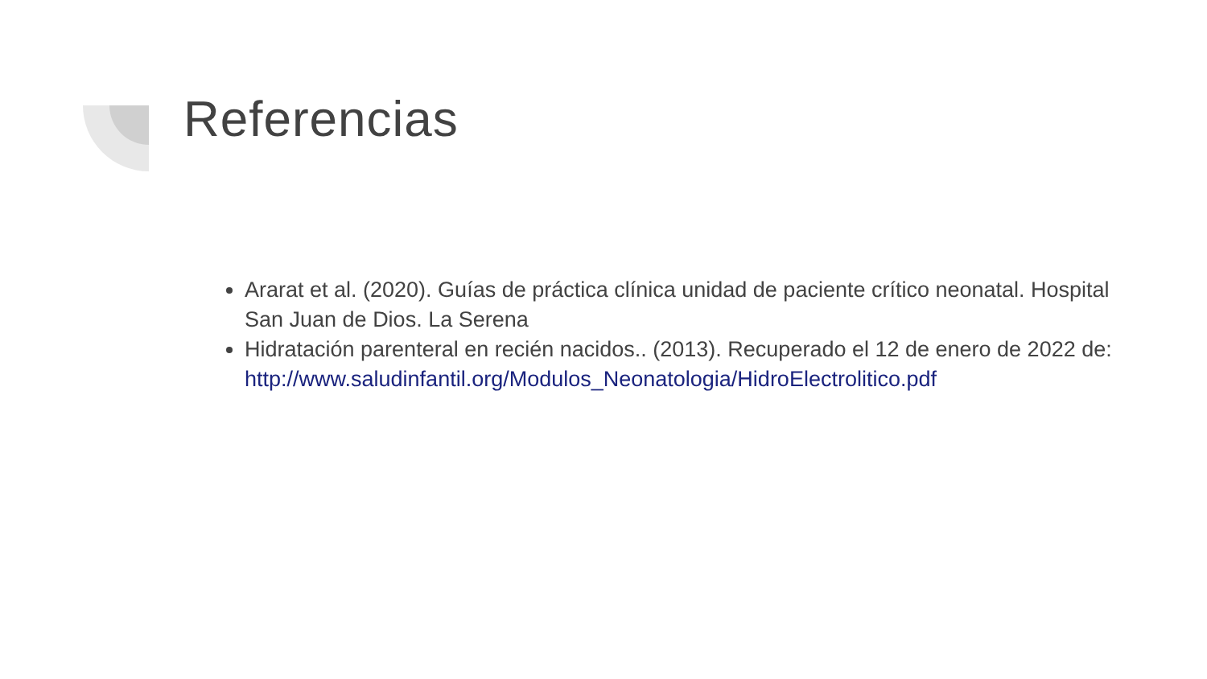Referencias
Ararat et al. (2020). Guías de práctica clínica unidad de paciente crítico neonatal. Hospital San Juan de Dios. La Serena
Hidratación parenteral en recién nacidos.. (2013). Recuperado el 12 de enero de 2022 de: http://www.saludinfantil.org/Modulos_Neonatologia/HidroElectrolitico.pdf